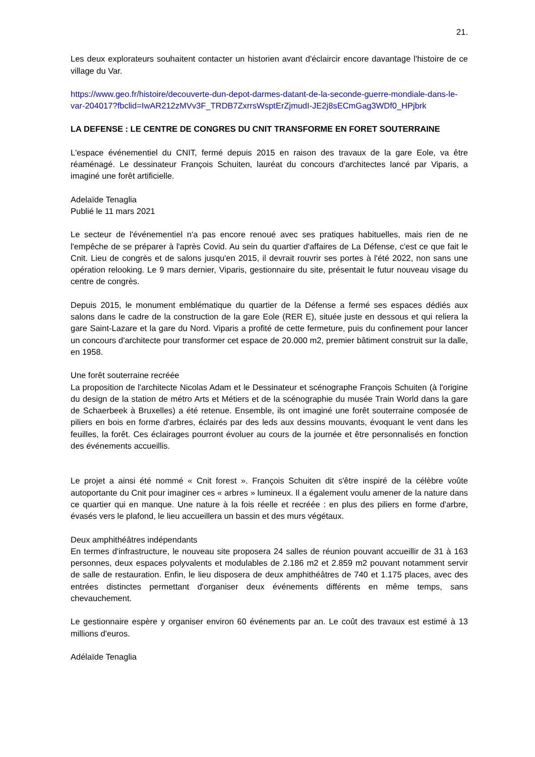21.
Les deux explorateurs souhaitent contacter un historien avant d'éclaircir encore davantage l'histoire de ce village du Var.
https://www.geo.fr/histoire/decouverte-dun-depot-darmes-datant-de-la-seconde-guerre-mondiale-dans-le-var-204017?fbclid=IwAR212zMVv3F_TRDB7ZxrrsWsptErZjmudI-JE2j8sECmGag3WDf0_HPjbrk
LA DEFENSE : LE CENTRE DE CONGRES DU CNIT TRANSFORME EN FORET SOUTERRAINE
L'espace événementiel du CNIT, fermé depuis 2015 en raison des travaux de la gare Eole, va être réaménagé. Le dessinateur François Schuiten, lauréat du concours d'architectes lancé par Viparis, a imaginé une forêt artificielle.
Adelaïde Tenaglia
Publié le 11 mars 2021
Le secteur de l'événementiel n'a pas encore renoué avec ses pratiques habituelles, mais rien de ne l'empêche de se préparer à l'après Covid. Au sein du quartier d'affaires de La Défense, c'est ce que fait le Cnit. Lieu de congrès et de salons jusqu'en 2015, il devrait rouvrir ses portes à l'été 2022, non sans une opération relooking. Le 9 mars dernier, Viparis, gestionnaire du site, présentait le futur nouveau visage du centre de congrès.
Depuis 2015, le monument emblématique du quartier de la Défense a fermé ses espaces dédiés aux salons dans le cadre de la construction de la gare Eole (RER E), située juste en dessous et qui reliera la gare Saint-Lazare et la gare du Nord. Viparis a profité de cette fermeture, puis du confinement pour lancer un concours d'architecte pour transformer cet espace de 20.000 m2, premier bâtiment construit sur la dalle, en 1958.
Une forêt souterraine recréée
La proposition de l'architecte Nicolas Adam et le Dessinateur et scénographe François Schuiten (à l'origine du design de la station de métro Arts et Métiers et de la scénographie du musée Train World dans la gare de Schaerbeek à Bruxelles) a été retenue. Ensemble, ils ont imaginé une forêt souterraine composée de piliers en bois en forme d'arbres, éclairés par des leds aux dessins mouvants, évoquant le vent dans les feuilles, la forêt. Ces éclairages pourront évoluer au cours de la journée et être personnalisés en fonction des événements accueillis.
Le projet a ainsi été nommé « Cnit forest ». François Schuiten dit s'être inspiré de la célèbre voûte autoportante du Cnit pour imaginer ces « arbres » lumineux. Il a également voulu amener de la nature dans ce quartier qui en manque. Une nature à la fois réelle et recréée : en plus des piliers en forme d'arbre, évasés vers le plafond, le lieu accueillera un bassin et des murs végétaux.
Deux amphithéâtres indépendants
En termes d'infrastructure, le nouveau site proposera 24 salles de réunion pouvant accueillir de 31 à 163 personnes, deux espaces polyvalents et modulables de 2.186 m2 et 2.859 m2 pouvant notamment servir de salle de restauration. Enfin, le lieu disposera de deux amphithéâtres de 740 et 1.175 places, avec des entrées distinctes permettant d'organiser deux événements différents en même temps, sans chevauchement.
Le gestionnaire espère y organiser environ 60 événements par an. Le coût des travaux est estimé à 13 millions d'euros.
Adélaïde Tenaglia